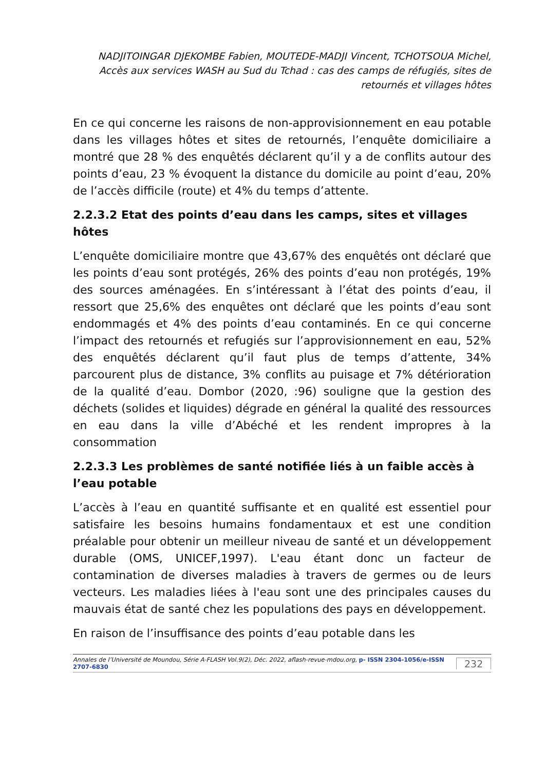NADJITOINGAR DJEKOMBE Fabien, MOUTEDE-MADJI Vincent, TCHOTSOUA Michel, Accès aux services WASH au Sud du Tchad : cas des camps de réfugiés, sites de retournés et villages hôtes
En ce qui concerne les raisons de non-approvisionnement en eau potable dans les villages hôtes et sites de retournés, l’enquête domiciliaire a montré que 28 % des enquêtés déclarent qu’il y a de conflits autour des points d’eau, 23 % évoquent la distance du domicile au point d’eau, 20% de l’accès difficile (route) et 4% du temps d’attente.
2.2.3.2 Etat des points d’eau dans les camps, sites et villages hôtes
L’enquête domiciliaire montre que 43,67% des enquêtés ont déclaré que les points d’eau sont protégés, 26% des points d’eau non protégés, 19% des sources aménagées. En s’intéressant à l’état des points d’eau, il ressort que 25,6% des enquêtes ont déclaré que les points d’eau sont endommagés et 4% des points d’eau contaminés. En ce qui concerne l’impact des retournés et refugiés sur l’approvisionnement en eau, 52% des enquêtés déclarent qu’il faut plus de temps d’attente, 34% parcourent plus de distance, 3% conflits au puisage et 7% détérioration de la qualité d’eau. Dombor (2020, :96) souligne que la gestion des déchets (solides et liquides) dégrade en général la qualité des ressources en eau dans la ville d’Abéché et les rendent impropres à la consommation
2.2.3.3 Les problèmes de santé notifiée liés à un faible accès à l’eau potable
L’accès à l’eau en quantité suffisante et en qualité est essentiel pour satisfaire les besoins humains fondamentaux et est une condition préalable pour obtenir un meilleur niveau de santé et un développement durable (OMS, UNICEF,1997). L'eau étant donc un facteur de contamination de diverses maladies à travers de germes ou de leurs vecteurs. Les maladies liées à l'eau sont une des principales causes du mauvais état de santé chez les populations des pays en développement.
En raison de l’insuffisance des points d’eau potable dans les
Annales de l’Université de Moundou, Série A-FLASH Vol.9(2), Déc. 2022, aflash-revue-mdou.org, p- ISSN 2304-1056/e-ISSN 2707-6830
232